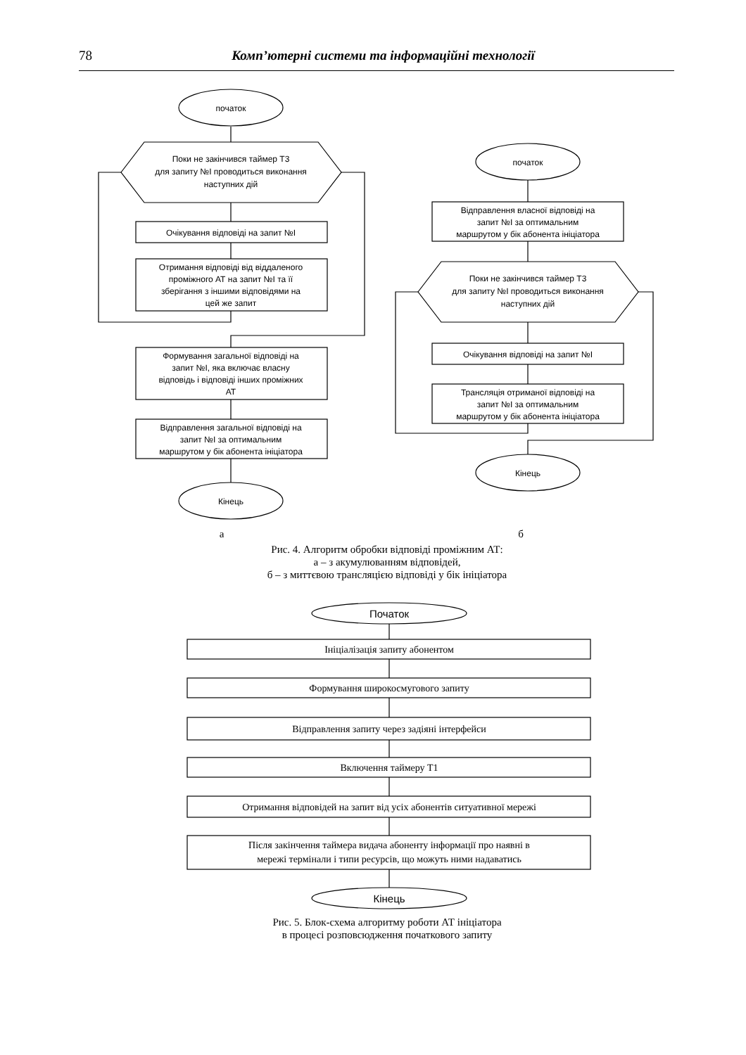78 Комп’ютерні системи та інформаційні технології
початок
Поки не закінчився таймер Т3
для запиту №I проводиться виконання
наступних дій
Очікування відповіді на запит №I
Отримання відповіді від віддаленого
проміжного АТ на запит №I та її
зберігання з іншими відповідями на
цей же запит
Формування загальної відповіді на
запит №I, яка включає власну
відповідь і відповіді інших проміжних
АТ
Відправлення загальної відповіді на
запит №I за оптимальним
маршрутом у бік абонента ініціатора
Кінець
початок
Відправлення власної відповіді на
запит №I за оптимальним
маршрутом у бік абонента ініціатора
Поки не закінчився таймер Т3
для запиту №I проводиться виконання
наступних дій
Очікування відповіді на запит №I
Трансляція отриманої відповіді на
запит №I за оптимальним
маршрутом у бік абонента ініціатора
Кінець
Початок
Ініціалізація запиту абонентом
Формування широкосмугового запиту
Відправлення запиту через задіяні інтерфейси
Включення таймеру Т1
Отримання відповідей на запит від усіх абонентів ситуативної мережі
Після закінчення таймера видача абоненту інформації про наявні в
мережі термінали і типи ресурсів, що можуть ними надаватись
Кінець
а б
Рис. 4. Алгоритм обробки відповіді проміжним АТ:
а – з акумулюванням відповідей,
б – з миттєвою трансляцією відповіді у бік ініціатора
Рис. 5. Блок-схема алгоритму роботи АТ ініціатора
в процесі розповсюдження початкового запиту